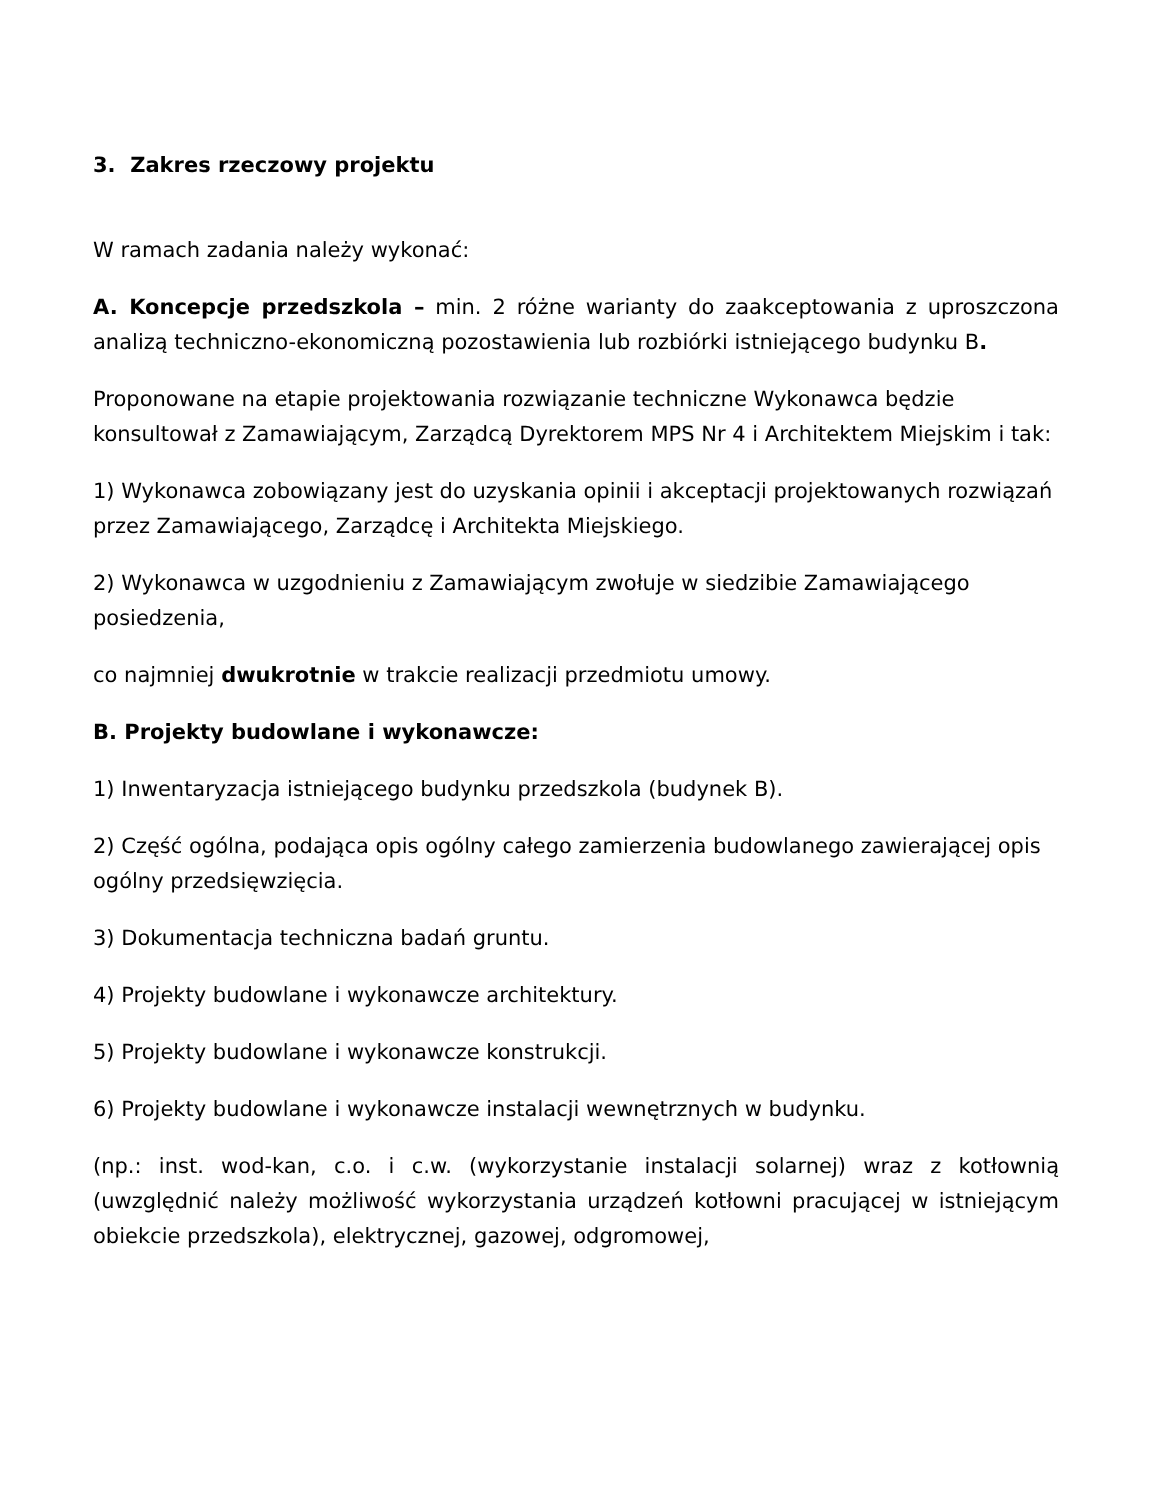3. Zakres rzeczowy projektu
W ramach zadania należy wykonać:
A. Koncepcje przedszkola – min. 2 różne warianty do zaakceptowania z uproszczona analizą techniczno-ekonomiczną pozostawienia lub rozbiórki istniejącego budynku B.
Proponowane na etapie projektowania rozwiązanie techniczne Wykonawca będzie konsultował z Zamawiającym, Zarządcą Dyrektorem MPS Nr 4 i Architektem Miejskim i tak:
1) Wykonawca zobowiązany jest do uzyskania opinii i akceptacji projektowanych rozwiązań przez Zamawiającego, Zarządcę i Architekta Miejskiego.
2) Wykonawca w uzgodnieniu z Zamawiającym zwołuje w siedzibie Zamawiającego posiedzenia,
co najmniej dwukrotnie w trakcie realizacji przedmiotu umowy.
B. Projekty budowlane i wykonawcze:
1) Inwentaryzacja istniejącego budynku przedszkola (budynek B).
2) Część ogólna, podająca opis ogólny całego zamierzenia budowlanego zawierającej opis ogólny przedsięwzięcia.
3) Dokumentacja techniczna badań gruntu.
4) Projekty budowlane i wykonawcze architektury.
5) Projekty budowlane i wykonawcze konstrukcji.
6) Projekty budowlane i wykonawcze instalacji wewnętrznych w budynku.
(np.: inst. wod-kan, c.o. i c.w. (wykorzystanie instalacji solarnej) wraz z kotłownią (uwzględnić należy możliwość wykorzystania urządzeń kotłowni pracującej w istniejącym obiekcie przedszkola), elektrycznej, gazowej, odgromowej,